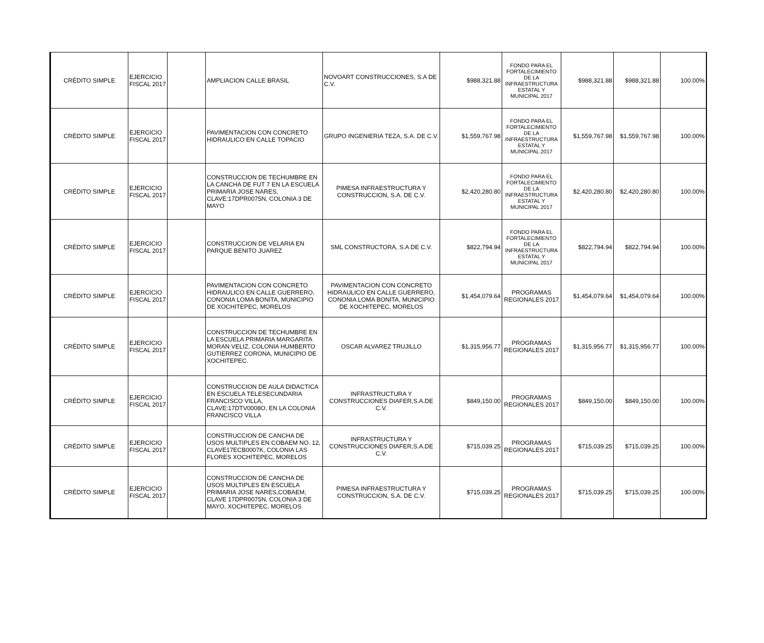| CRÉDITO SIMPLE | EJERCICIO FISCAL 2017 | | AMPLIACION CALLE BRASIL | NOVOART CONSTRUCCIONES, S.A DE C.V. | $988,321.88 | FONDO PARA EL FORTALECIMIENTO DE LA INFRAESTRUCTURA ESTATAL Y MUNICIPAL 2017 | $988,321.88 | $988,321.88 | 100.00% |
| CRÉDITO SIMPLE | EJERCICIO FISCAL 2017 | | PAVIMENTACION CON CONCRETO HIDRAULICO EN CALLE TOPACIO | GRUPO INGENIERIA TEZA, S.A. DE C.V. | $1,559,767.98 | FONDO PARA EL FORTALECIMIENTO DE LA INFRAESTRUCTURA ESTATAL Y MUNICIPAL 2017 | $1,559,767.98 | $1,559,767.98 | 100.00% |
| CRÉDITO SIMPLE | EJERCICIO FISCAL 2017 | | CONSTRUCCION DE TECHUMBRE EN LA CANCHA DE FUT 7 EN LA ESCUELA PRIMARIA JOSE NARES, CLAVE:17DPR0075N, COLONIA 3 DE MAYO | PIMESA INFRAESTRUCTURA Y CONSTRUCCION, S.A. DE C.V. | $2,420,280.80 | FONDO PARA EL FORTALECIMIENTO DE LA INFRAESTRUCTURA ESTATAL Y MUNICIPAL 2017 | $2,420,280.80 | $2,420,280.80 | 100.00% |
| CRÉDITO SIMPLE | EJERCICIO FISCAL 2017 | | CONSTRUCCION DE VELARIA EN PARQUE BENITO JUAREZ | SML CONSTRUCTORA, S.A DE C.V. | $822,794.94 | FONDO PARA EL FORTALECIMIENTO DE LA INFRAESTRUCTURA ESTATAL Y MUNICIPAL 2017 | $822,794.94 | $822,794.94 | 100.00% |
| CRÉDITO SIMPLE | EJERCICIO FISCAL 2017 | | PAVIMENTACION CON CONCRETO HIDRAULICO EN CALLE GUERRERO, CONONIA LOMA BONITA, MUNICIPIO DE XOCHITEPEC, MORELOS | PAVIMENTACION CON CONCRETO HIDRAULICO EN CALLE GUERRERO, CONONIA LOMA BONITA, MUNICIPIO DE XOCHITEPEC, MORELOS | $1,454,079.64 | PROGRAMAS REGIONALES 2017 | $1,454,079.64 | $1,454,079.64 | 100.00% |
| CRÉDITO SIMPLE | EJERCICIO FISCAL 2017 | | CONSTRUCCION DE TECHUMBRE EN LA ESCUELA PRIMARIA MARGARITA MORAN VELIZ, COLONIA HUMBERTO GUTIERREZ CORONA, MUNICIPIO DE XOCHITEPEC. | OSCAR ALVAREZ TRUJILLO | $1,315,956.77 | PROGRAMAS REGIONALES 2017 | $1,315,956.77 | $1,315,956.77 | 100.00% |
| CRÉDITO SIMPLE | EJERCICIO FISCAL 2017 | | CONSTRUCCION DE AULA DIDACTICA EN ESCUELA TELESECUNDARIA FRANCISCO VILLA, CLAVE:17DTV0008O, EN LA COLONIA FRANCISCO VILLA | INFRASTRUCTURA Y CONSTRUCCIONES DIAFER,S.A.DE C.V. | $849,150.00 | PROGRAMAS REGIONALES 2017 | $849,150.00 | $849,150.00 | 100.00% |
| CRÉDITO SIMPLE | EJERCICIO FISCAL 2017 | | CONSTRUCCION DE CANCHA DE USOS MULTIPLES EN COBAEM NO. 12, CLAVE17ECB0007K, COLONIA LAS FLORES XOCHITEPEC, MORELOS | INFRASTRUCTURA Y CONSTRUCCIONES DIAFER,S.A.DE C.V. | $715,039.25 | PROGRAMAS REGIONALES 2017 | $715,039.25 | $715,039.25 | 100.00% |
| CRÉDITO SIMPLE | EJERCICIO FISCAL 2017 | | CONSTRUCCION DE CANCHA DE USOS MULTIPLES EN ESCUELA PRIMARIA JOSE NARES,COBAEM, CLAVE 17DPR0075N, COLONIA 3 DE MAYO, XOCHITEPEC, MORELOS | PIMESA INFRAESTRUCTURA Y CONSTRUCCION, S.A. DE C.V. | $715,039.25 | PROGRAMAS REGIONALES 2017 | $715,039.25 | $715,039.25 | 100.00% |